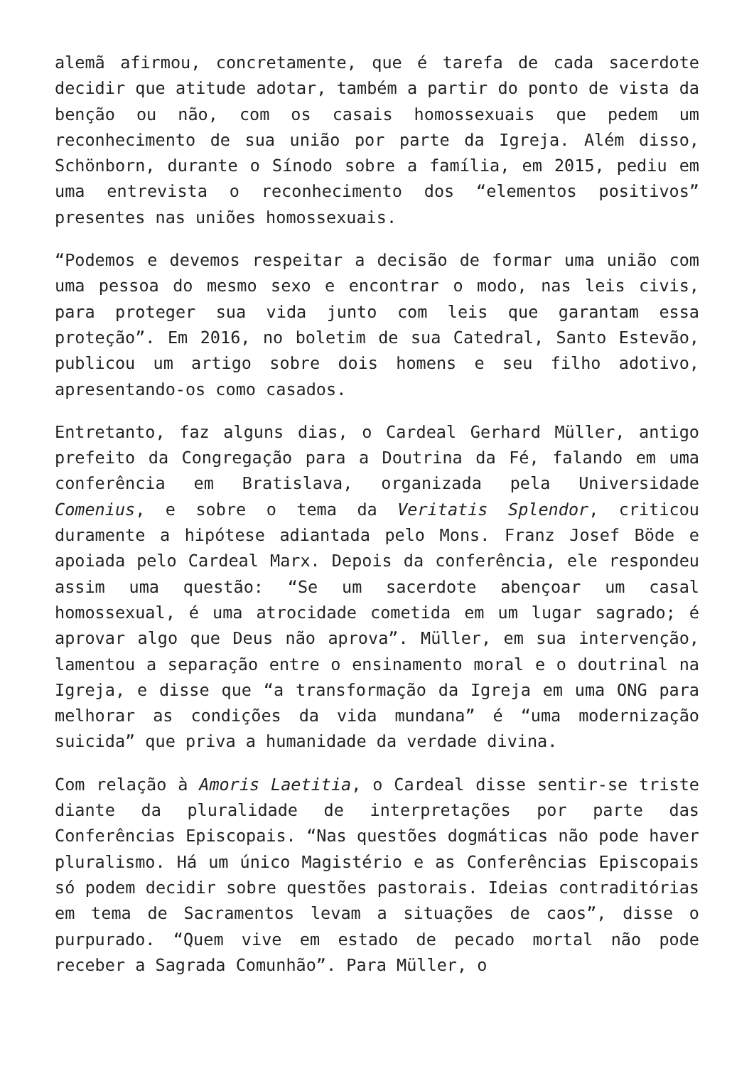alemã afirmou, concretamente, que é tarefa de cada sacerdote decidir que atitude adotar, também a partir do ponto de vista da benção ou não, com os casais homossexuais que pedem um reconhecimento de sua união por parte da Igreja. Além disso, Schönborn, durante o Sínodo sobre a família, em 2015, pediu em uma entrevista o reconhecimento dos “elementos positivos” presentes nas uniões homossexuais.
“Podemos e devemos respeitar a decisão de formar uma união com uma pessoa do mesmo sexo e encontrar o modo, nas leis civis, para proteger sua vida junto com leis que garantam essa proteção”. Em 2016, no boletim de sua Catedral, Santo Estevão, publicou um artigo sobre dois homens e seu filho adotivo, apresentando-os como casados.
Entretanto, faz alguns dias, o Cardeal Gerhard Müller, antigo prefeito da Congregação para a Doutrina da Fé, falando em uma conferência em Bratislava, organizada pela Universidade Comenius, e sobre o tema da Veritatis Splendor, criticou duramente a hipótese adiantada pelo Mons. Franz Josef Böde e apoiada pelo Cardeal Marx. Depois da conferência, ele respondeu assim uma questão: “Se um sacerdote abençoar um casal homossexual, é uma atrocidade cometida em um lugar sagrado; é aprovar algo que Deus não aprova”. Müller, em sua intervenção, lamentou a separação entre o ensinamento moral e o doutrinal na Igreja, e disse que “a transformação da Igreja em uma ONG para melhorar as condições da vida mundana” é “uma modernização suicida” que priva a humanidade da verdade divina.
Com relação à Amoris Laetitia, o Cardeal disse sentir-se triste diante da pluralidade de interpretações por parte das Conferências Episcopais. “Nas questões dogmáticas não pode haver pluralismo. Há um único Magistério e as Conferências Episcopais só podem decidir sobre questões pastorais. Ideias contraditórias em tema de Sacramentos levam a situações de caos”, disse o purpurado. “Quem vive em estado de pecado mortal não pode receber a Sagrada Comunhão”. Para Müller, o